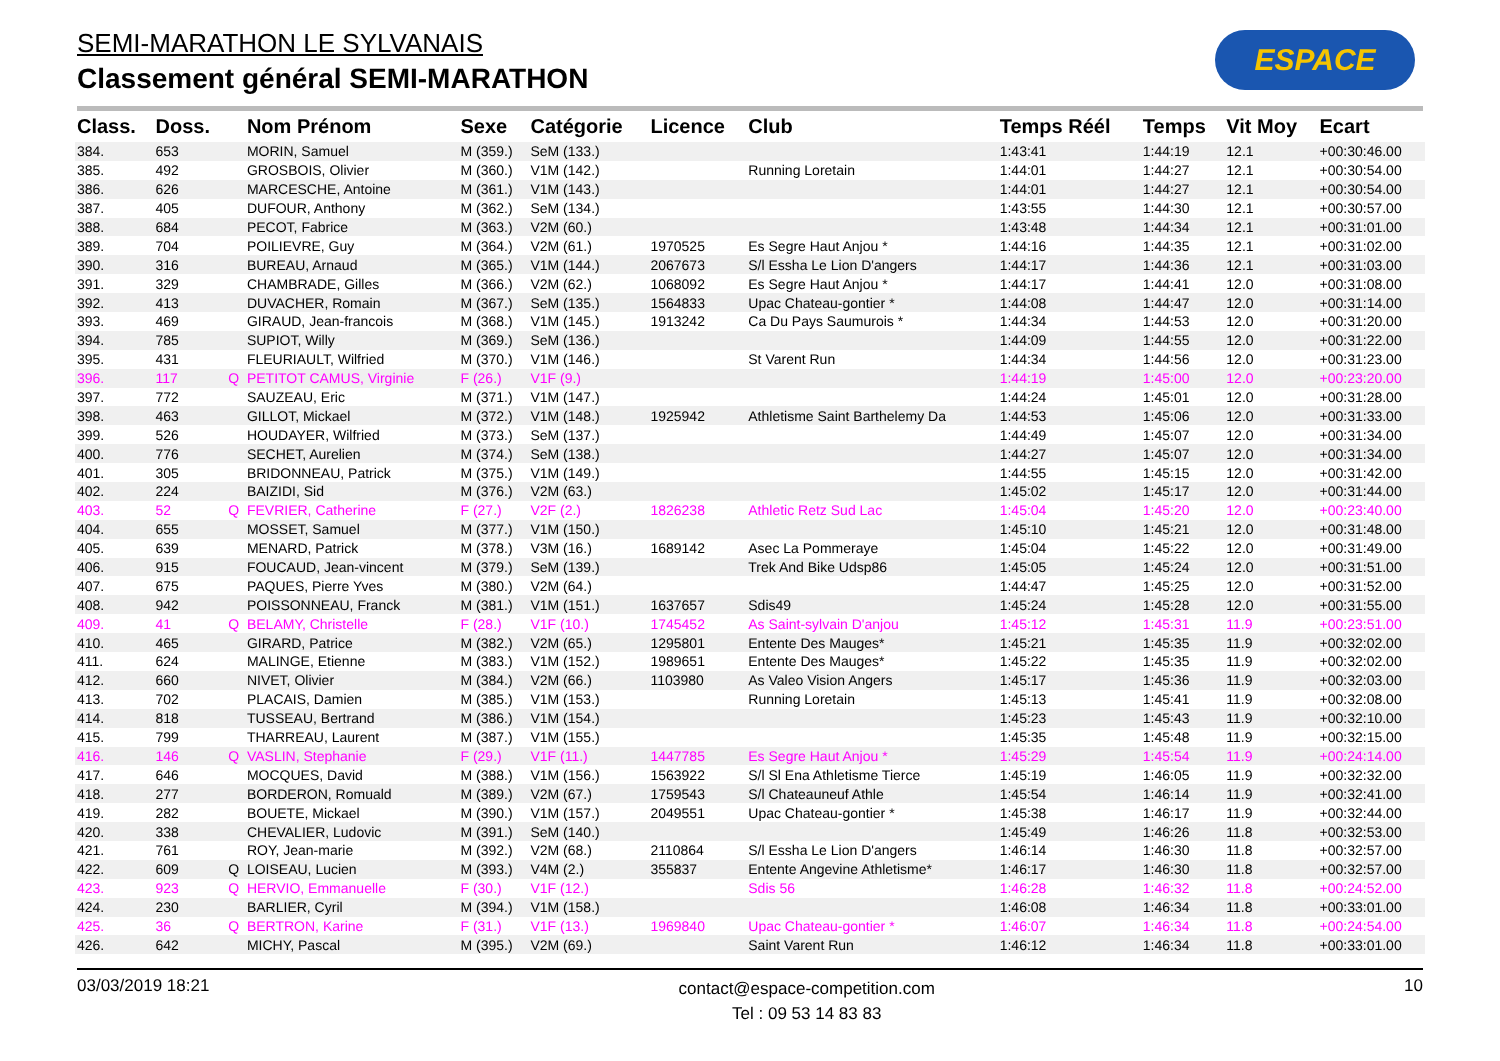SEMI-MARATHON LE SYLVANAIS
Classement général SEMI-MARATHON
ESPACE
| Class. | Doss. | | Nom Prénom | Sexe | Catégorie | Licence | Club | Temps Réél | Temps | Vit Moy | Ecart |
| --- | --- | --- | --- | --- | --- | --- | --- | --- | --- | --- | --- |
| 384. | 653 | | MORIN, Samuel | M (359.) | SeM (133.) | | | 1:43:41 | 1:44:19 | 12.1 | +00:30:46.00 |
| 385. | 492 | | GROSBOIS, Olivier | M (360.) | V1M (142.) | | Running Loretain | 1:44:01 | 1:44:27 | 12.1 | +00:30:54.00 |
| 386. | 626 | | MARCESCHE, Antoine | M (361.) | V1M (143.) | | | 1:44:01 | 1:44:27 | 12.1 | +00:30:54.00 |
| 387. | 405 | | DUFOUR, Anthony | M (362.) | SeM (134.) | | | 1:43:55 | 1:44:30 | 12.1 | +00:30:57.00 |
| 388. | 684 | | PECOT, Fabrice | M (363.) | V2M (60.) | | | 1:43:48 | 1:44:34 | 12.1 | +00:31:01.00 |
| 389. | 704 | | POILIEVRE, Guy | M (364.) | V2M (61.) | 1970525 | Es Segre Haut Anjou * | 1:44:16 | 1:44:35 | 12.1 | +00:31:02.00 |
| 390. | 316 | | BUREAU, Arnaud | M (365.) | V1M (144.) | 2067673 | S/l Essha Le Lion D'angers | 1:44:17 | 1:44:36 | 12.1 | +00:31:03.00 |
| 391. | 329 | | CHAMBRADE, Gilles | M (366.) | V2M (62.) | 1068092 | Es Segre Haut Anjou * | 1:44:17 | 1:44:41 | 12.0 | +00:31:08.00 |
| 392. | 413 | | DUVACHER, Romain | M (367.) | SeM (135.) | 1564833 | Upac Chateau-gontier * | 1:44:08 | 1:44:47 | 12.0 | +00:31:14.00 |
| 393. | 469 | | GIRAUD, Jean-francois | M (368.) | V1M (145.) | 1913242 | Ca Du Pays Saumurois * | 1:44:34 | 1:44:53 | 12.0 | +00:31:20.00 |
| 394. | 785 | | SUPIOT, Willy | M (369.) | SeM (136.) | | | 1:44:09 | 1:44:55 | 12.0 | +00:31:22.00 |
| 395. | 431 | | FLEURIAULT, Wilfried | M (370.) | V1M (146.) | | St Varent Run | 1:44:34 | 1:44:56 | 12.0 | +00:31:23.00 |
| 396. | 117 | Q | PETITOT CAMUS, Virginie | F (26.) | V1F (9.) | | | 1:44:19 | 1:45:00 | 12.0 | +00:23:20.00 |
| 397. | 772 | | SAUZEAU, Eric | M (371.) | V1M (147.) | | | 1:44:24 | 1:45:01 | 12.0 | +00:31:28.00 |
| 398. | 463 | | GILLOT, Mickael | M (372.) | V1M (148.) | 1925942 | Athletisme Saint Barthelemy Da | 1:44:53 | 1:45:06 | 12.0 | +00:31:33.00 |
| 399. | 526 | | HOUDAYER, Wilfried | M (373.) | SeM (137.) | | | 1:44:49 | 1:45:07 | 12.0 | +00:31:34.00 |
| 400. | 776 | | SECHET, Aurelien | M (374.) | SeM (138.) | | | 1:44:27 | 1:45:07 | 12.0 | +00:31:34.00 |
| 401. | 305 | | BRIDONNEAU, Patrick | M (375.) | V1M (149.) | | | 1:44:55 | 1:45:15 | 12.0 | +00:31:42.00 |
| 402. | 224 | | BAIZIDI, Sid | M (376.) | V2M (63.) | | | 1:45:02 | 1:45:17 | 12.0 | +00:31:44.00 |
| 403. | 52 | Q | FEVRIER, Catherine | F (27.) | V2F (2.) | 1826238 | Athletic Retz Sud Lac | 1:45:04 | 1:45:20 | 12.0 | +00:23:40.00 |
| 404. | 655 | | MOSSET, Samuel | M (377.) | V1M (150.) | | | 1:45:10 | 1:45:21 | 12.0 | +00:31:48.00 |
| 405. | 639 | | MENARD, Patrick | M (378.) | V3M (16.) | 1689142 | Asec La Pommeraye | 1:45:04 | 1:45:22 | 12.0 | +00:31:49.00 |
| 406. | 915 | | FOUCAUD, Jean-vincent | M (379.) | SeM (139.) | | Trek And Bike Udsp86 | 1:45:05 | 1:45:24 | 12.0 | +00:31:51.00 |
| 407. | 675 | | PAQUES, Pierre Yves | M (380.) | V2M (64.) | | | 1:44:47 | 1:45:25 | 12.0 | +00:31:52.00 |
| 408. | 942 | | POISSONNEAU, Franck | M (381.) | V1M (151.) | 1637657 | Sdis49 | 1:45:24 | 1:45:28 | 12.0 | +00:31:55.00 |
| 409. | 41 | Q | BELAMY, Christelle | F (28.) | V1F (10.) | 1745452 | As Saint-sylvain D'anjou | 1:45:12 | 1:45:31 | 11.9 | +00:23:51.00 |
| 410. | 465 | | GIRARD, Patrice | M (382.) | V2M (65.) | 1295801 | Entente Des Mauges* | 1:45:21 | 1:45:35 | 11.9 | +00:32:02.00 |
| 411. | 624 | | MALINGE, Etienne | M (383.) | V1M (152.) | 1989651 | Entente Des Mauges* | 1:45:22 | 1:45:35 | 11.9 | +00:32:02.00 |
| 412. | 660 | | NIVET, Olivier | M (384.) | V2M (66.) | 1103980 | As Valeo Vision Angers | 1:45:17 | 1:45:36 | 11.9 | +00:32:03.00 |
| 413. | 702 | | PLACAIS, Damien | M (385.) | V1M (153.) | | Running Loretain | 1:45:13 | 1:45:41 | 11.9 | +00:32:08.00 |
| 414. | 818 | | TUSSEAU, Bertrand | M (386.) | V1M (154.) | | | 1:45:23 | 1:45:43 | 11.9 | +00:32:10.00 |
| 415. | 799 | | THARREAU, Laurent | M (387.) | V1M (155.) | | | 1:45:35 | 1:45:48 | 11.9 | +00:32:15.00 |
| 416. | 146 | Q | VASLIN, Stephanie | F (29.) | V1F (11.) | 1447785 | Es Segre Haut Anjou * | 1:45:29 | 1:45:54 | 11.9 | +00:24:14.00 |
| 417. | 646 | | MOCQUES, David | M (388.) | V1M (156.) | 1563922 | S/l Sl Ena Athletisme Tierce | 1:45:19 | 1:46:05 | 11.9 | +00:32:32.00 |
| 418. | 277 | | BORDERON, Romuald | M (389.) | V2M (67.) | 1759543 | S/l Chateauneuf Athle | 1:45:54 | 1:46:14 | 11.9 | +00:32:41.00 |
| 419. | 282 | | BOUETE, Mickael | M (390.) | V1M (157.) | 2049551 | Upac Chateau-gontier * | 1:45:38 | 1:46:17 | 11.9 | +00:32:44.00 |
| 420. | 338 | | CHEVALIER, Ludovic | M (391.) | SeM (140.) | | | 1:45:49 | 1:46:26 | 11.8 | +00:32:53.00 |
| 421. | 761 | | ROY, Jean-marie | M (392.) | V2M (68.) | 2110864 | S/l Essha Le Lion D'angers | 1:46:14 | 1:46:30 | 11.8 | +00:32:57.00 |
| 422. | 609 | Q | LOISEAU, Lucien | M (393.) | V4M (2.) | 355837 | Entente Angevine Athletisme* | 1:46:17 | 1:46:30 | 11.8 | +00:32:57.00 |
| 423. | 923 | Q | HERVIO, Emmanuelle | F (30.) | V1F (12.) | | Sdis 56 | 1:46:28 | 1:46:32 | 11.8 | +00:24:52.00 |
| 424. | 230 | | BARLIER, Cyril | M (394.) | V1M (158.) | | | 1:46:08 | 1:46:34 | 11.8 | +00:33:01.00 |
| 425. | 36 | Q | BERTRON, Karine | F (31.) | V1F (13.) | 1969840 | Upac Chateau-gontier * | 1:46:07 | 1:46:34 | 11.8 | +00:24:54.00 |
| 426. | 642 | | MICHY, Pascal | M (395.) | V2M (69.) | | Saint Varent Run | 1:46:12 | 1:46:34 | 11.8 | +00:33:01.00 |
03/03/2019 18:21 contact@espace-competition.com
Tel : 09 53 14 83 83 10